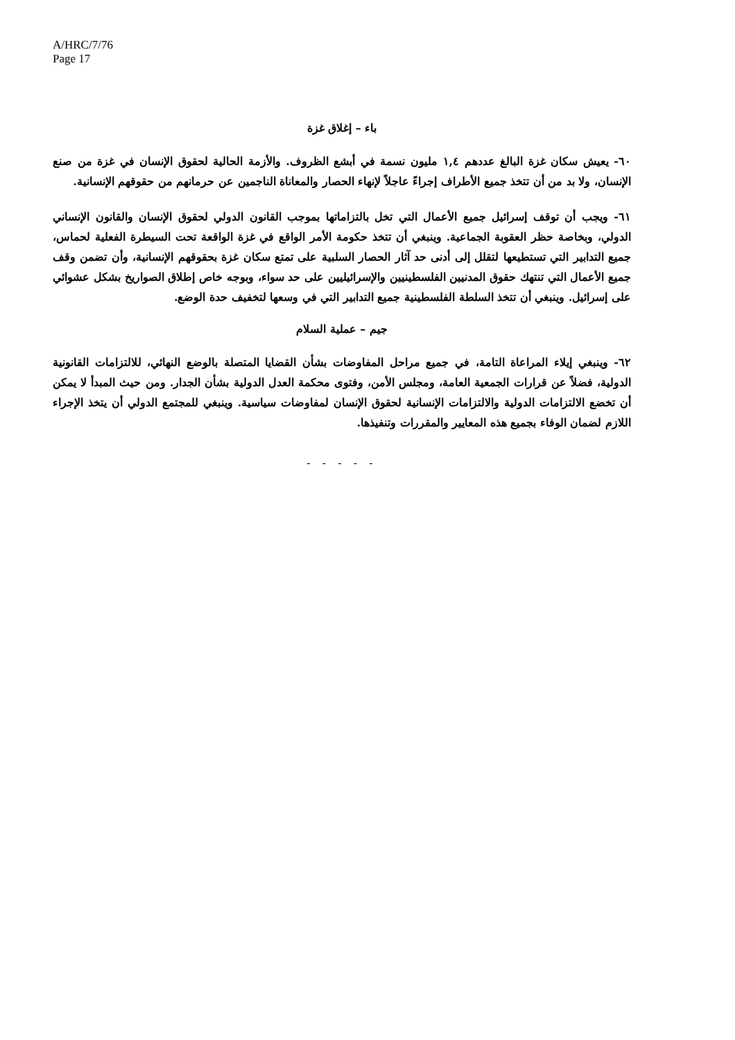A/HRC/7/76
Page 17
باء – إغلاق غزة
٦٠- يعيش سكان غزة البالغ عددهم ١,٤ مليون نسمة في أبشع الظروف. والأزمة الحالية لحقوق الإنسان في غزة من صنع الإنسان، ولا بد من أن تتخذ جميع الأطراف إجراءً عاجلاً لإنهاء الحصار والمعاناة الناجمين عن حرمانهم من حقوقهم الإنسانية.
٦١- ويجب أن توقف إسرائيل جميع الأعمال التي تخل بالتزاماتها بموجب القانون الدولي لحقوق الإنسان والقانون الإنساني الدولي، وبخاصة حظر العقوبة الجماعية. وينبغي أن تتخذ حكومة الأمر الواقع في غزة الواقعة تحت السيطرة الفعلية لحماس، جميع التدابير التي تستطيعها لتقلل إلى أدنى حد آثار الحصار السلبية على تمتع سكان غزة بحقوقهم الإنسانية، وأن تضمن وقف جميع الأعمال التي تنتهك حقوق المدنيين الفلسطينيين والإسرائيليين على حد سواء، وبوجه خاص إطلاق الصواريخ بشكل عشوائي على إسرائيل. وينبغي أن تتخذ السلطة الفلسطينية جميع التدابير التي في وسعها لتخفيف حدة الوضع.
جيم – عملية السلام
٦٢- وينبغي إيلاء المراعاة التامة، في جميع مراحل المفاوضات بشأن القضايا المتصلة بالوضع النهائي، للالتزامات القانونية الدولية، فضلاً عن قرارات الجمعية العامة، ومجلس الأمن، وفتوى محكمة العدل الدولية بشأن الجدار. ومن حيث المبدأ لا يمكن أن تخضع الالتزامات الدولية والالتزامات الإنسانية لحقوق الإنسان لمفاوضات سياسية. وينبغي للمجتمع الدولي أن يتخذ الإجراء اللازم لضمان الوفاء بجميع هذه المعايير والمقررات وتنفيذها.
- - - - -